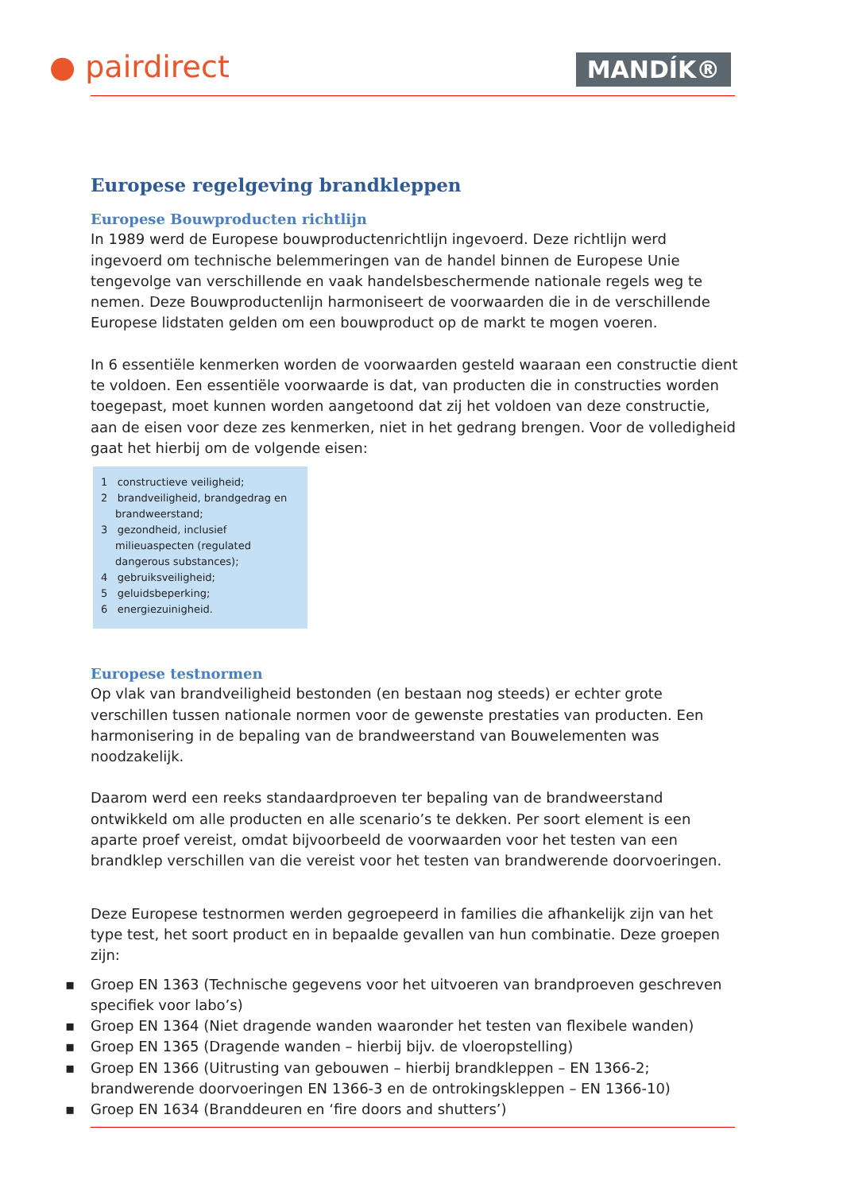● pairdirect MANDÍK®
Europese regelgeving brandkleppen
Europese Bouwproducten richtlijn
In 1989 werd de Europese bouwproductenrichtlijn ingevoerd. Deze richtlijn werd ingevoerd om technische belemmeringen van de handel binnen de Europese Unie tengevolge van verschillende en vaak handelsbeschermende nationale regels weg te nemen. Deze Bouwproductenlijn harmoniseert de voorwaarden die in de verschillende Europese lidstaten gelden om een bouwproduct op de markt te mogen voeren.
In 6 essentiële kenmerken worden de voorwaarden gesteld waaraan een constructie dient te voldoen. Een essentiële voorwaarde is dat, van producten die in constructies worden toegepast, moet kunnen worden aangetoond dat zij het voldoen van deze constructie, aan de eisen voor deze zes kenmerken, niet in het gedrang brengen. Voor de volledigheid gaat het hierbij om de volgende eisen:
1 constructieve veiligheid;
2 brandveiligheid, brandgedrag en brandweerstand;
3 gezondheid, inclusief milieuaspecten (regulated dangerous substances);
4 gebruiksveiligheid;
5 geluidsbeperking;
6 energiezuinigheid.
Europese testnormen
Op vlak van brandveiligheid bestonden (en bestaan nog steeds) er echter grote verschillen tussen nationale normen voor de gewenste prestaties van producten. Een harmonisering in de bepaling van de brandweerstand van Bouwelementen was noodzakelijk.
Daarom werd een reeks standaardproeven ter bepaling van de brandweerstand ontwikkeld om alle producten en alle scenario’s te dekken. Per soort element is een aparte proef vereist, omdat bijvoorbeeld de voorwaarden voor het testen van een brandklep verschillen van die vereist voor het testen van brandwerende doorvoeringen.
Deze Europese testnormen werden gegroepeerd in families die afhankelijk zijn van het type test, het soort product en in bepaalde gevallen van hun combinatie. Deze groepen zijn:
▪ Groep EN 1363 (Technische gegevens voor het uitvoeren van brandproeven geschreven specifiek voor labo’s)
▪ Groep EN 1364 (Niet dragende wanden waaronder het testen van flexibele wanden)
▪ Groep EN 1365 (Dragende wanden – hierbij bijv. de vloeropstelling)
▪ Groep EN 1366 (Uitrusting van gebouwen – hierbij brandkleppen – EN 1366-2; brandwerende doorvoeringen EN 1366-3 en de ontrokingskleppen – EN 1366-10)
▪ Groep EN 1634 (Branddeuren en ‘fire doors and shutters’)